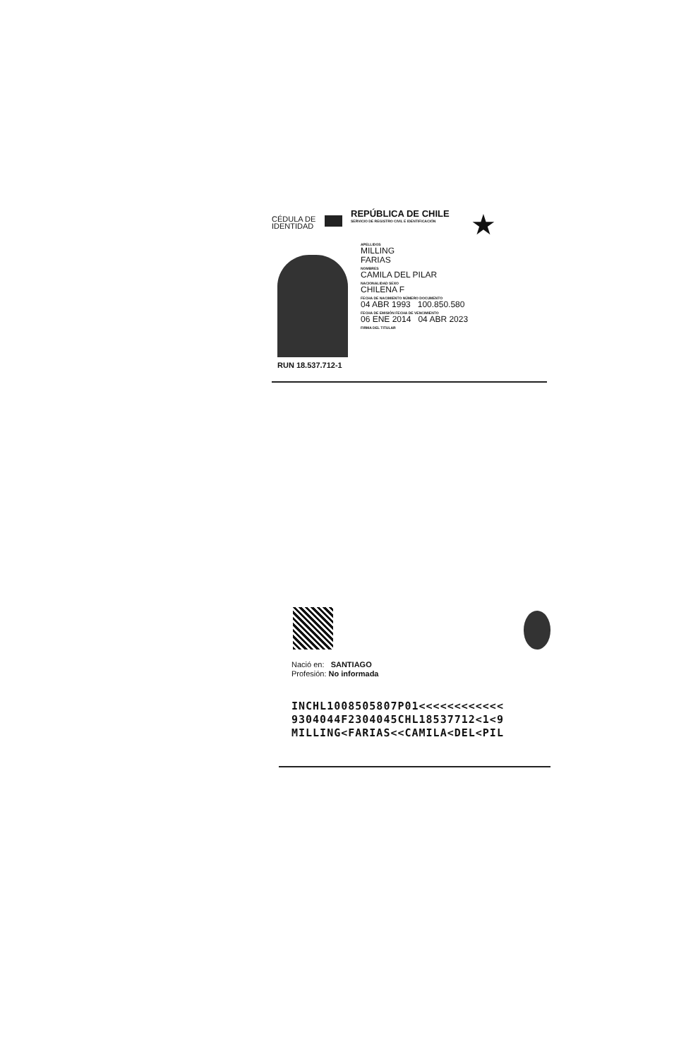CÉDULA DE
IDENTIDAD
REPÚBLICA DE CHILE
SERVICIO DE REGISTRO CIVIL E IDENTIFICACIÓN
★
RUN 18.537.712-1
APELLIDOS
MILLING
FARIAS
NOMBRES
CAMILA DEL PILAR
NACIONALIDAD SEXO
CHILENA F
FECHA DE NACIMIENTO NÚMERO DOCUMENTO
04 ABR 1993 100.850.580
FECHA DE EMISIÓN FECHA DE VENCIMIENTO
06 ENE 2014 04 ABR 2023
FIRMA DEL TITULAR
Nació en: SANTIAGO
Profesión: No informada
INCHL1008505807P01<<<<<<<<<<<<
9304044F2304045CHL18537712<1<9
MILLING<FARIAS<<CAMILA<DEL<PIL